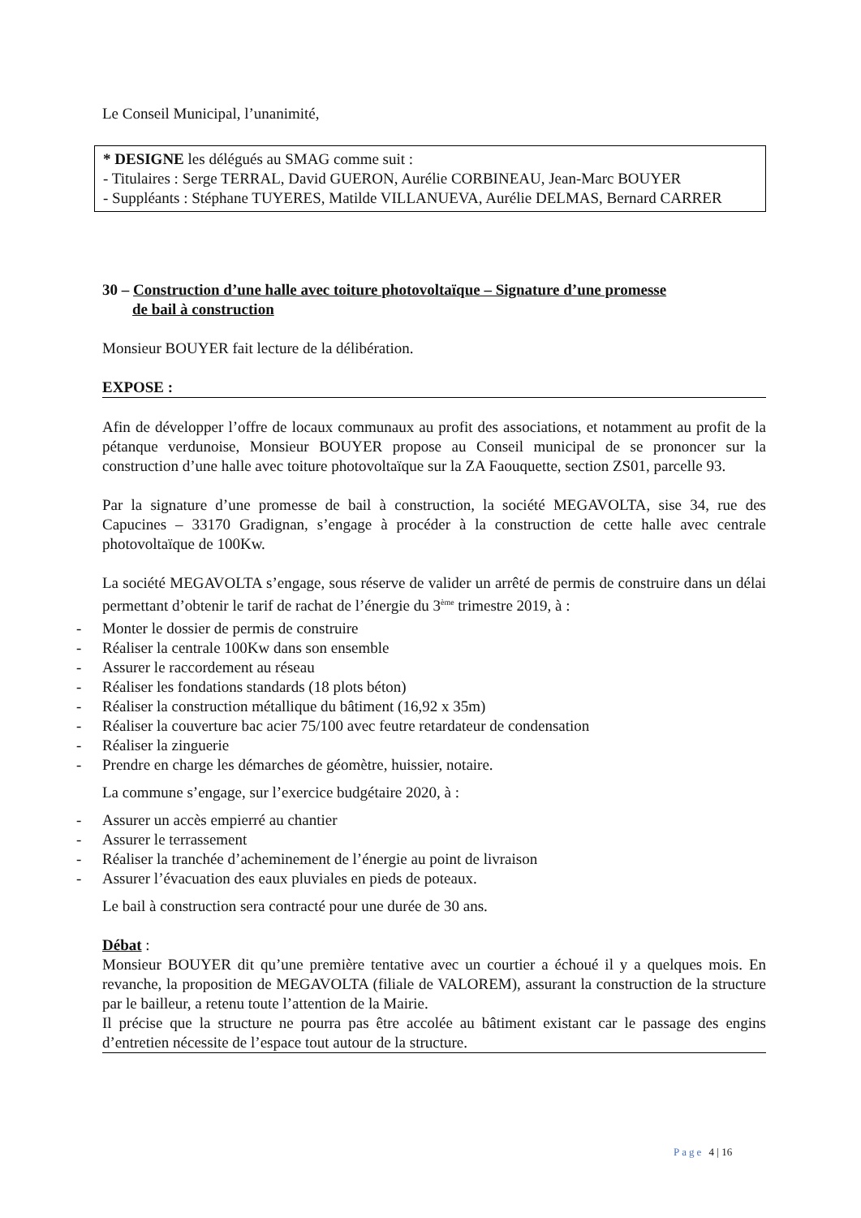Le Conseil Municipal, l’unanimité,
* DESIGNE les délégués au SMAG comme suit :
- Titulaires : Serge TERRAL, David GUERON, Aurélie CORBINEAU, Jean-Marc BOUYER
- Suppléants : Stéphane TUYERES, Matilde VILLANUEVA, Aurélie DELMAS, Bernard CARRER
30 – Construction d’une halle avec toiture photovoltaïque – Signature d’une promesse
de bail à construction
Monsieur BOUYER fait lecture de la délibération.
EXPOSE :
Afin de développer l’offre de locaux communaux au profit des associations, et notamment au profit de la pétanque verdunoise, Monsieur BOUYER propose au Conseil municipal de se prononcer sur la construction d’une halle avec toiture photovoltaïque sur la ZA Faouquette, section ZS01, parcelle 93.
Par la signature d’une promesse de bail à construction, la société MEGAVOLTA, sise 34, rue des Capucines – 33170 Gradignan, s’engage à procéder à la construction de cette halle avec centrale photovoltaïque de 100Kw.
La société MEGAVOLTA s’engage, sous réserve de valider un arrêté de permis de construire dans un délai permettant d’obtenir le tarif de rachat de l’énergie du 3<sup>ème</sup> trimestre 2019, à :
- Monter le dossier de permis de construire
- Réaliser la centrale 100Kw dans son ensemble
- Assurer le raccordement au réseau
- Réaliser les fondations standards (18 plots béton)
- Réaliser la construction métallique du bâtiment (16,92 x 35m)
- Réaliser la couverture bac acier 75/100 avec feutre retardateur de condensation
- Réaliser la zinguerie
- Prendre en charge les démarches de géomètre, huissier, notaire.
La commune s’engage, sur l’exercice budgétaire 2020, à :
- Assurer un accès empierré au chantier
- Assurer le terrassement
- Réaliser la tranchée d’acheminement de l’énergie au point de livraison
- Assurer l’évacuation des eaux pluviales en pieds de poteaux.
Le bail à construction sera contracté pour une durée de 30 ans.
Débat :
Monsieur BOUYER dit qu’une première tentative avec un courtier a échoué il y a quelques mois. En revanche, la proposition de MEGAVOLTA (filiale de VALOREM), assurant la construction de la structure par le bailleur, a retenu toute l’attention de la Mairie.
Il précise que la structure ne pourra pas être accolée au bâtiment existant car le passage des engins d’entretien nécessite de l’espace tout autour de la structure.
Page 4 | 16